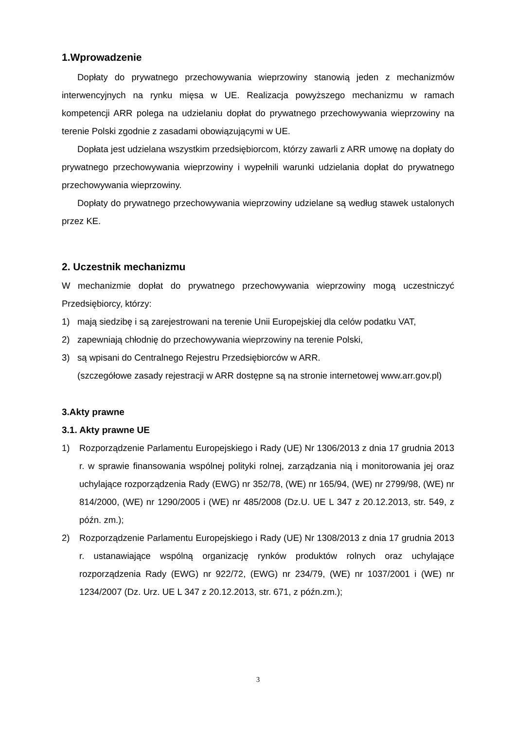1.Wprowadzenie
Dopłaty do prywatnego przechowywania wieprzowiny stanowią jeden z mechanizmów interwencyjnych na rynku mięsa w UE. Realizacja powyższego mechanizmu w ramach kompetencji ARR polega na udzielaniu dopłat do prywatnego przechowywania wieprzowiny na terenie Polski zgodnie z zasadami obowiązującymi w UE.
Dopłata jest udzielana wszystkim przedsiębiorcom, którzy zawarli z ARR umowę na dopłaty do prywatnego przechowywania wieprzowiny i wypełnili warunki udzielania dopłat do prywatnego przechowywania wieprzowiny.
Dopłaty do prywatnego przechowywania wieprzowiny udzielane są według stawek ustalonych przez KE.
2. Uczestnik mechanizmu
W mechanizmie dopłat do prywatnego przechowywania wieprzowiny mogą uczestniczyć Przedsiębiorcy, którzy:
1) mają siedzibę i są zarejestrowani na terenie Unii Europejskiej dla celów podatku VAT,
2) zapewniają chłodnię do przechowywania wieprzowiny na terenie Polski,
3) są wpisani do Centralnego Rejestru Przedsiębiorców w ARR.
(szczegółowe zasady rejestracji w ARR dostępne są na stronie internetowej www.arr.gov.pl)
3.Akty prawne
3.1. Akty prawne UE
1) Rozporządzenie Parlamentu Europejskiego i Rady (UE) Nr 1306/2013 z dnia 17 grudnia 2013 r. w sprawie finansowania wspólnej polityki rolnej, zarządzania nią i monitorowania jej oraz uchylające rozporządzenia Rady (EWG) nr 352/78, (WE) nr 165/94, (WE) nr 2799/98, (WE) nr 814/2000, (WE) nr 1290/2005 i (WE) nr 485/2008 (Dz.U. UE L 347 z 20.12.2013, str. 549, z późn. zm.);
2) Rozporządzenie Parlamentu Europejskiego i Rady (UE) Nr 1308/2013 z dnia 17 grudnia 2013 r. ustanawiające wspólną organizację rynków produktów rolnych oraz uchylające rozporządzenia Rady (EWG) nr 922/72, (EWG) nr 234/79, (WE) nr 1037/2001 i (WE) nr 1234/2007 (Dz. Urz. UE L 347 z 20.12.2013, str. 671, z późn.zm.);
3